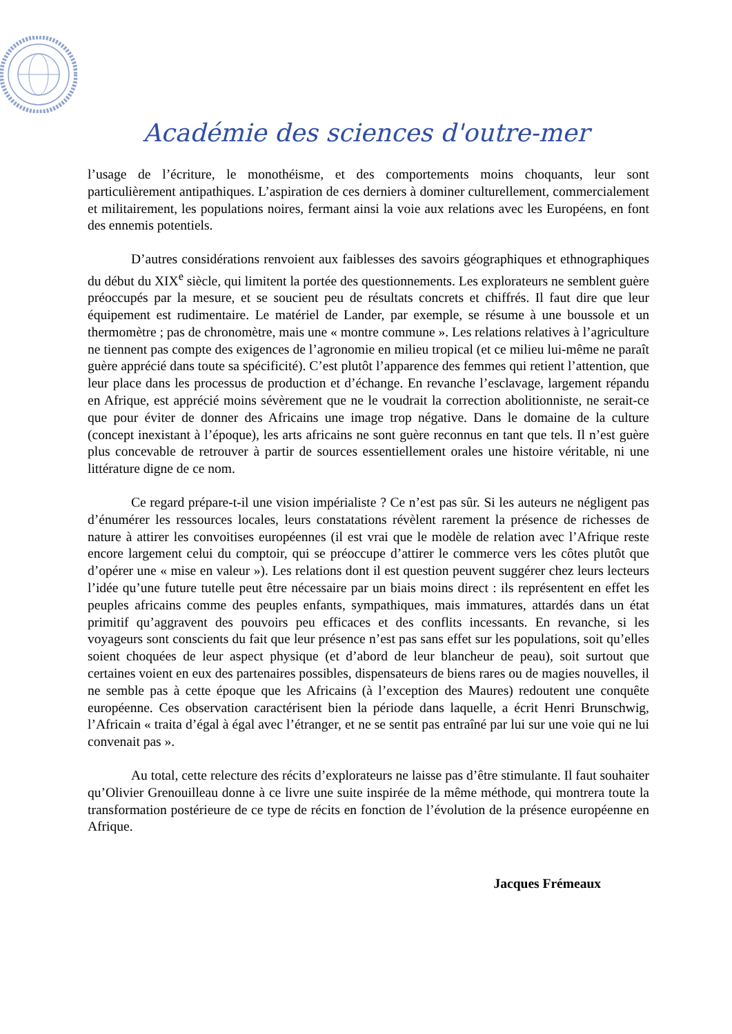Académie des sciences d'outre-mer
l’usage de l’écriture, le monothéisme, et des comportements moins choquants, leur sont particulièrement antipathiques. L’aspiration de ces derniers à dominer culturellement, commercialement et militairement, les populations noires, fermant ainsi la voie aux relations avec les Européens, en font des ennemis potentiels.
D’autres considérations renvoient aux faiblesses des savoirs géographiques et ethnographiques du début du XIX<sup>e</sup> siècle, qui limitent la portée des questionnements. Les explorateurs ne semblent guère préoccupés par la mesure, et se soucient peu de résultats concrets et chiffrés. Il faut dire que leur équipement est rudimentaire. Le matériel de Lander, par exemple, se résume à une boussole et un thermomètre ; pas de chronomètre, mais une « montre commune ». Les relations relatives à l’agriculture ne tiennent pas compte des exigences de l’agronomie en milieu tropical (et ce milieu lui-même ne paraît guère apprécié dans toute sa spécificité). C’est plutôt l’apparence des femmes qui retient l’attention, que leur place dans les processus de production et d’échange. En revanche l’esclavage, largement répandu en Afrique, est apprécié moins sévèrement que ne le voudrait la correction abolitionniste, ne serait-ce que pour éviter de donner des Africains une image trop négative. Dans le domaine de la culture (concept inexistant à l’époque), les arts africains ne sont guère reconnus en tant que tels. Il n’est guère plus concevable de retrouver à partir de sources essentiellement orales une histoire véritable, ni une littérature digne de ce nom.
Ce regard prépare-t-il une vision impérialiste ? Ce n’est pas sûr. Si les auteurs ne négligent pas d’énumérer les ressources locales, leurs constatations révèlent rarement la présence de richesses de nature à attirer les convoitises européennes (il est vrai que le modèle de relation avec l’Afrique reste encore largement celui du comptoir, qui se préoccupe d’attirer le commerce vers les côtes plutôt que d’opérer une « mise en valeur »). Les relations dont il est question peuvent suggérer chez leurs lecteurs l’idée qu’une future tutelle peut être nécessaire par un biais moins direct : ils représentent en effet les peuples africains comme des peuples enfants, sympathiques, mais immatures, attardés dans un état primitif qu’aggravent des pouvoirs peu efficaces et des conflits incessants. En revanche, si les voyageurs sont conscients du fait que leur présence n’est pas sans effet sur les populations, soit qu’elles soient choquées de leur aspect physique (et d’abord de leur blancheur de peau), soit surtout que certaines voient en eux des partenaires possibles, dispensateurs de biens rares ou de magies nouvelles, il ne semble pas à cette époque que les Africains (à l’exception des Maures) redoutent une conquête européenne. Ces observation caractérisent bien la période dans laquelle, a écrit Henri Brunschwig, l’Africain « traita d’égal à égal avec l’étranger, et ne se sentit pas entraîné par lui sur une voie qui ne lui convenait pas ».
Au total, cette relecture des récits d’explorateurs ne laisse pas d’être stimulante. Il faut souhaiter qu’Olivier Grenouilleau donne à ce livre une suite inspirée de la même méthode, qui montrera toute la transformation postérieure de ce type de récits en fonction de l’évolution de la présence européenne en Afrique.
Jacques Frémeaux